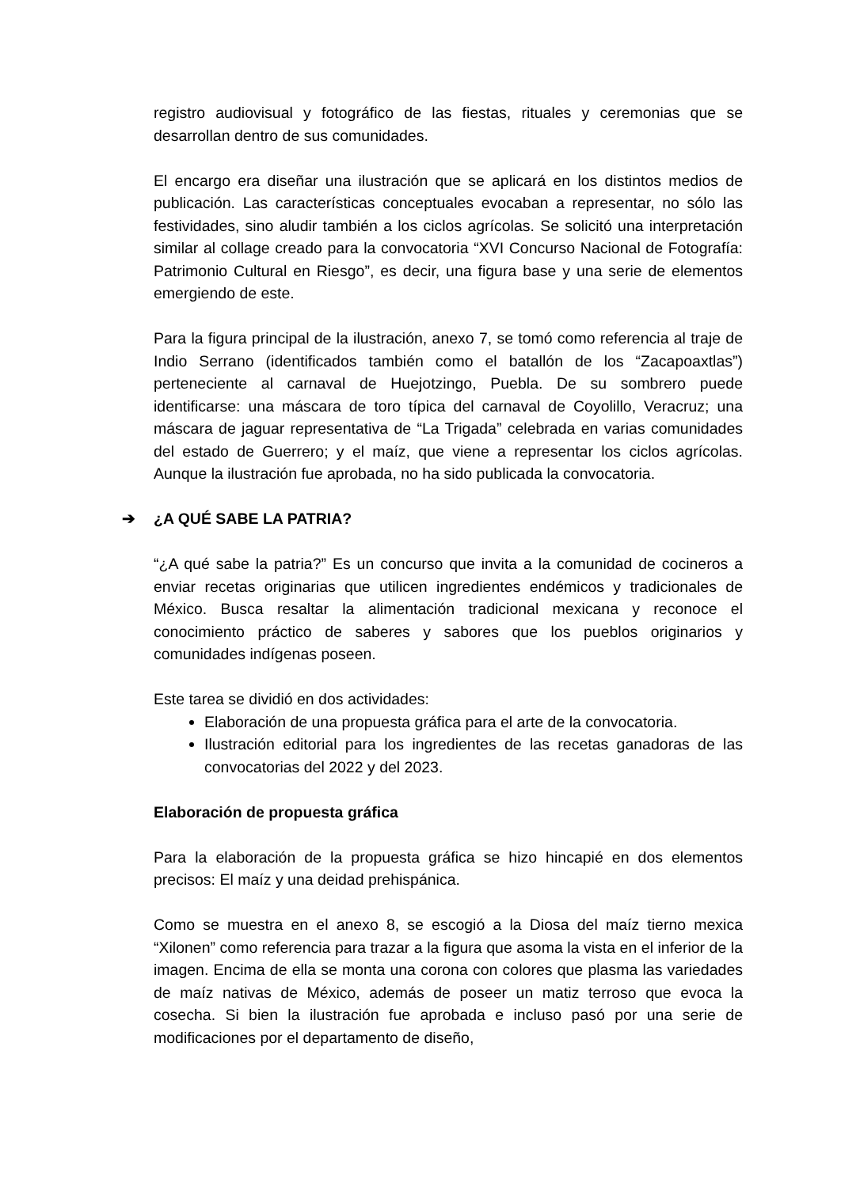registro audiovisual y fotográfico de las fiestas, rituales y ceremonias que se desarrollan dentro de sus comunidades.
El encargo era diseñar una ilustración que se aplicará en los distintos medios de publicación. Las características conceptuales evocaban a representar, no sólo las festividades, sino aludir también a los ciclos agrícolas. Se solicitó una interpretación similar al collage creado para la convocatoria “XVI Concurso Nacional de Fotografía: Patrimonio Cultural en Riesgo”, es decir, una figura base y una serie de elementos emergiendo de este.
Para la figura principal de la ilustración, anexo 7, se tomó como referencia al traje de Indio Serrano (identificados también como el batallón de los “Zacapoaxtlas”) perteneciente al carnaval de Huejotzingo, Puebla. De su sombrero puede identificarse: una máscara de toro típica del carnaval de Coyolillo, Veracruz; una máscara de jaguar representativa de “La Trigada” celebrada en varias comunidades del estado de Guerrero; y el maíz, que viene a representar los ciclos agrícolas. Aunque la ilustración fue aprobada, no ha sido publicada la convocatoria.
➔ ¿A QUÉ SABE LA PATRIA?
“¿A qué sabe la patria?” Es un concurso que invita a la comunidad de cocineros a enviar recetas originarias que utilicen ingredientes endémicos y tradicionales de México. Busca resaltar la alimentación tradicional mexicana y reconoce el conocimiento práctico de saberes y sabores que los pueblos originarios y comunidades indígenas poseen.
Este tarea se dividió en dos actividades:
Elaboración de una propuesta gráfica para el arte de la convocatoria.
Ilustración editorial para los ingredientes de las recetas ganadoras de las convocatorias del 2022 y del 2023.
Elaboración de propuesta gráfica
Para la elaboración de la propuesta gráfica se hizo hincapié en dos elementos precisos: El maíz y una deidad prehispánica.
Como se muestra en el anexo 8, se escogió a la Diosa del maíz tierno mexica “Xilonen” como referencia para trazar a la figura que asoma la vista en el inferior de la imagen. Encima de ella se monta una corona con colores que plasma las variedades de maíz nativas de México, además de poseer un matiz terroso que evoca la cosecha. Si bien la ilustración fue aprobada e incluso pasó por una serie de modificaciones por el departamento de diseño,